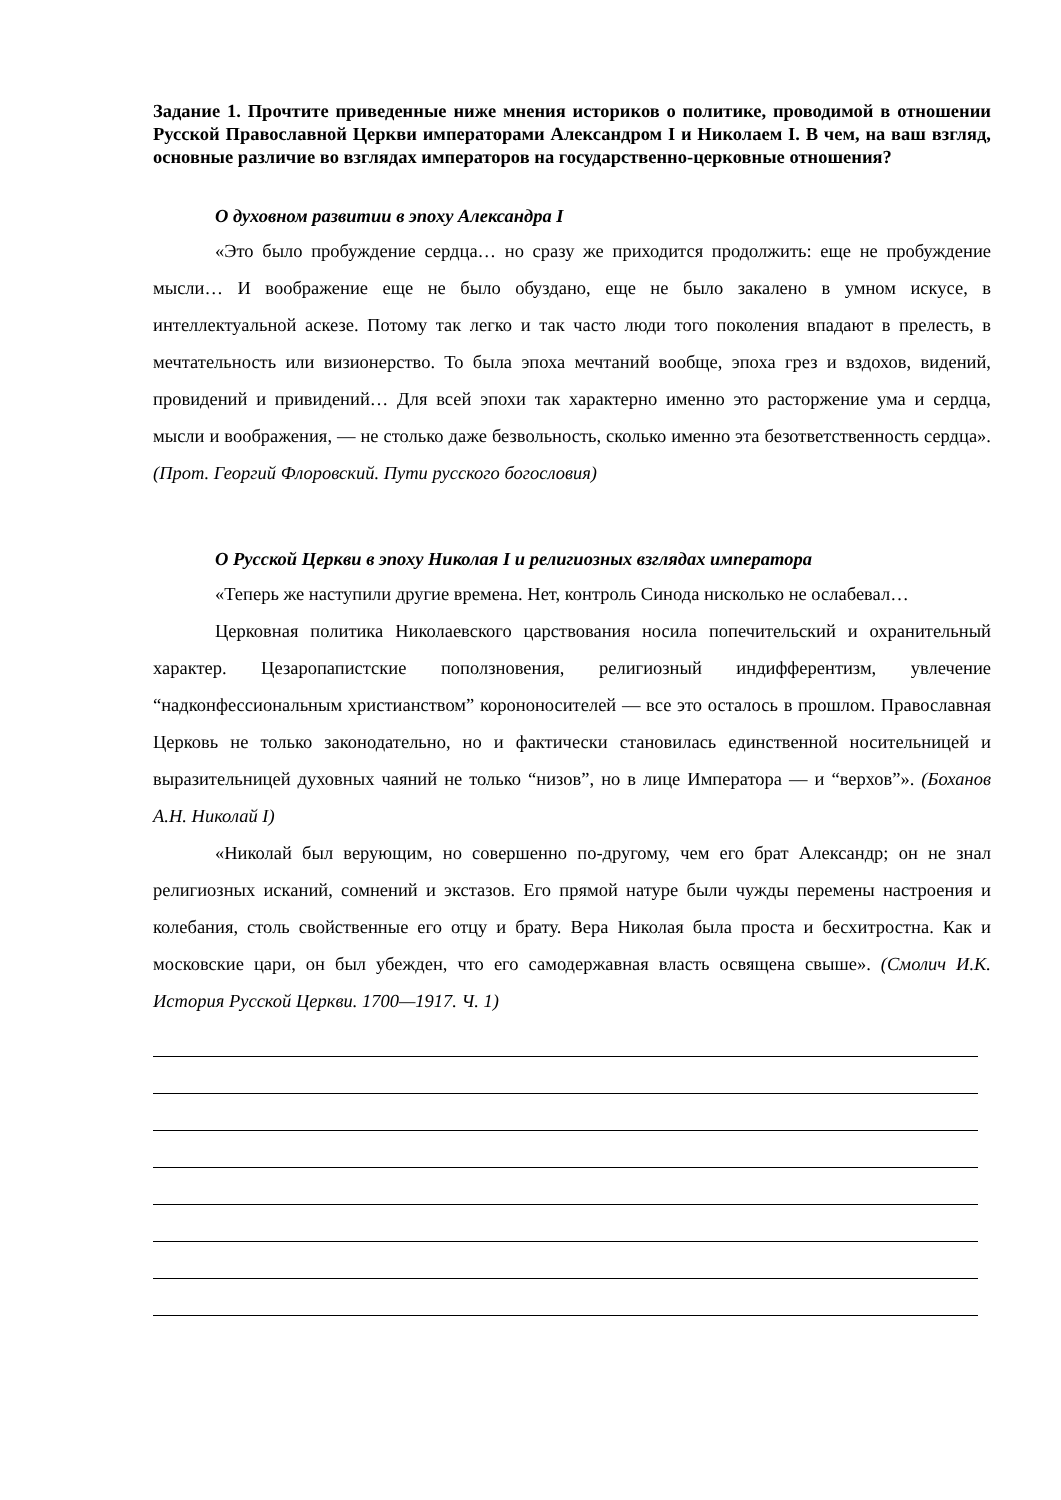Задание 1. Прочтите приведенные ниже мнения историков о политике, проводимой в отношении Русской Православной Церкви императорами Александром I и Николаем I. В чем, на ваш взгляд, основные различие во взглядах императоров на государственно-церковные отношения?
О духовном развитии в эпоху Александра I
«Это было пробуждение сердца… но сразу же приходится продолжить: еще не пробуждение мысли… И воображение еще не было обуздано, еще не было закалено в умном искусе, в интеллектуальной аскезе. Потому так легко и так часто люди того поколения впадают в прелесть, в мечтательность или визионерство. То была эпоха мечтаний вообще, эпоха грез и вздохов, видений, провидений и привидений… Для всей эпохи так характерно именно это расторжение ума и сердца, мысли и воображения, — не столько даже безвольность, сколько именно эта безответственность сердца». (Прот. Георгий Флоровский. Пути русского богословия)
О Русской Церкви в эпоху Николая I и религиозных взглядах императора
«Теперь же наступили другие времена. Нет, контроль Синода нисколько не ослабевал…
Церковная политика Николаевского царствования носила попечительский и охранительный характер. Цезаропапистские поползновения, религиозный индифферентизм, увлечение “надконфессиональным христианством” корононосителей — все это осталось в прошлом. Православная Церковь не только законодательно, но и фактически становилась единственной носительницей и выразительницей духовных чаяний не только “низов”, но в лице Императора — и “верхов”». (Боханов А.Н. Николай I)
«Николай был верующим, но совершенно по-другому, чем его брат Александр; он не знал религиозных исканий, сомнений и экстазов. Его прямой натуре были чужды перемены настроения и колебания, столь свойственные его отцу и брату. Вера Николая была проста и бесхитростна. Как и московские цари, он был убежден, что его самодержавная власть освящена свыше». (Смолич И.К. История Русской Церкви. 1700—1917. Ч. 1)